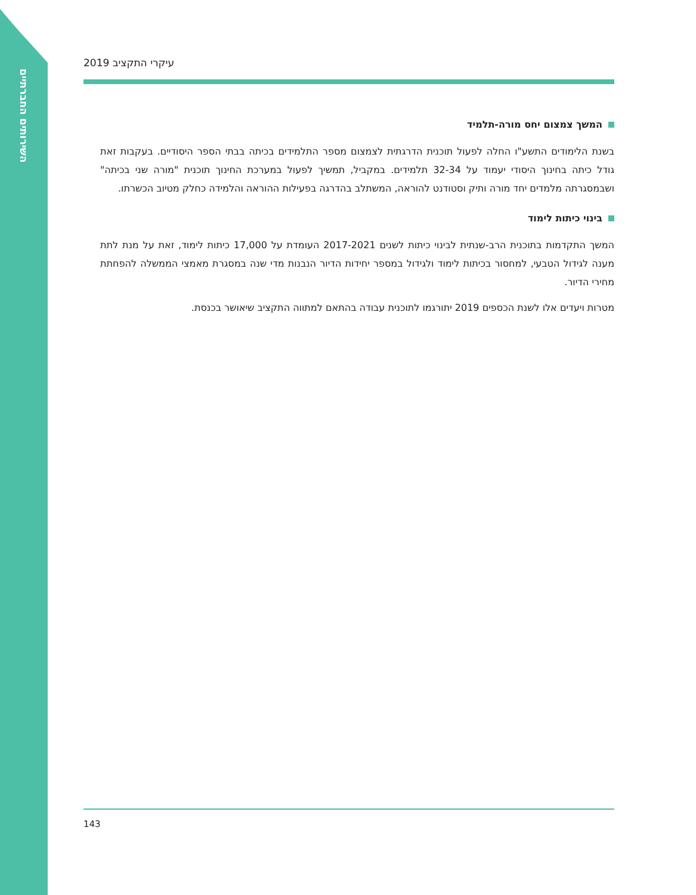השירותים החברתיים
2019 עיקרי התקציב
המשך צמצום יחס מורה-תלמיד
בשנת הלימודים התשע"ו החלה לפעול תוכנית הדרגתית לצמצום מספר התלמידים בכיתה בבתי הספר היסודיים. בעקבות זאת גודל כיתה בחינוך היסודי יעמוד על 32-34 תלמידים. במקביל, תמשיך לפעול במערכת החינוך תוכנית "מורה שני בכיתה" ושבמסגרתה מלמדים יחד מורה ותיק וסטודנט להוראה, המשתלב בהדרגה בפעילות ההוראה והלמידה כחלק מטיוב הכשרתו.
בינוי כיתות לימוד
המשך התקדמות בתוכנית הרב-שנתית לבינוי כיתות לשנים 2017-2021 העומדת על 17,000 כיתות לימוד, זאת על מנת לתת מענה לגידול הטבעי, למחסור בכיתות לימוד ולגידול במספר יחידות הדיור הנבנות מדי שנה במסגרת מאמצי הממשלה להפחתת מחירי הדיור.
מטרות ויעדים אלו לשנת הכספים 2019 יתורגמו לתוכנית עבודה בהתאם למתווה התקציב שיאושר בכנסת.
143